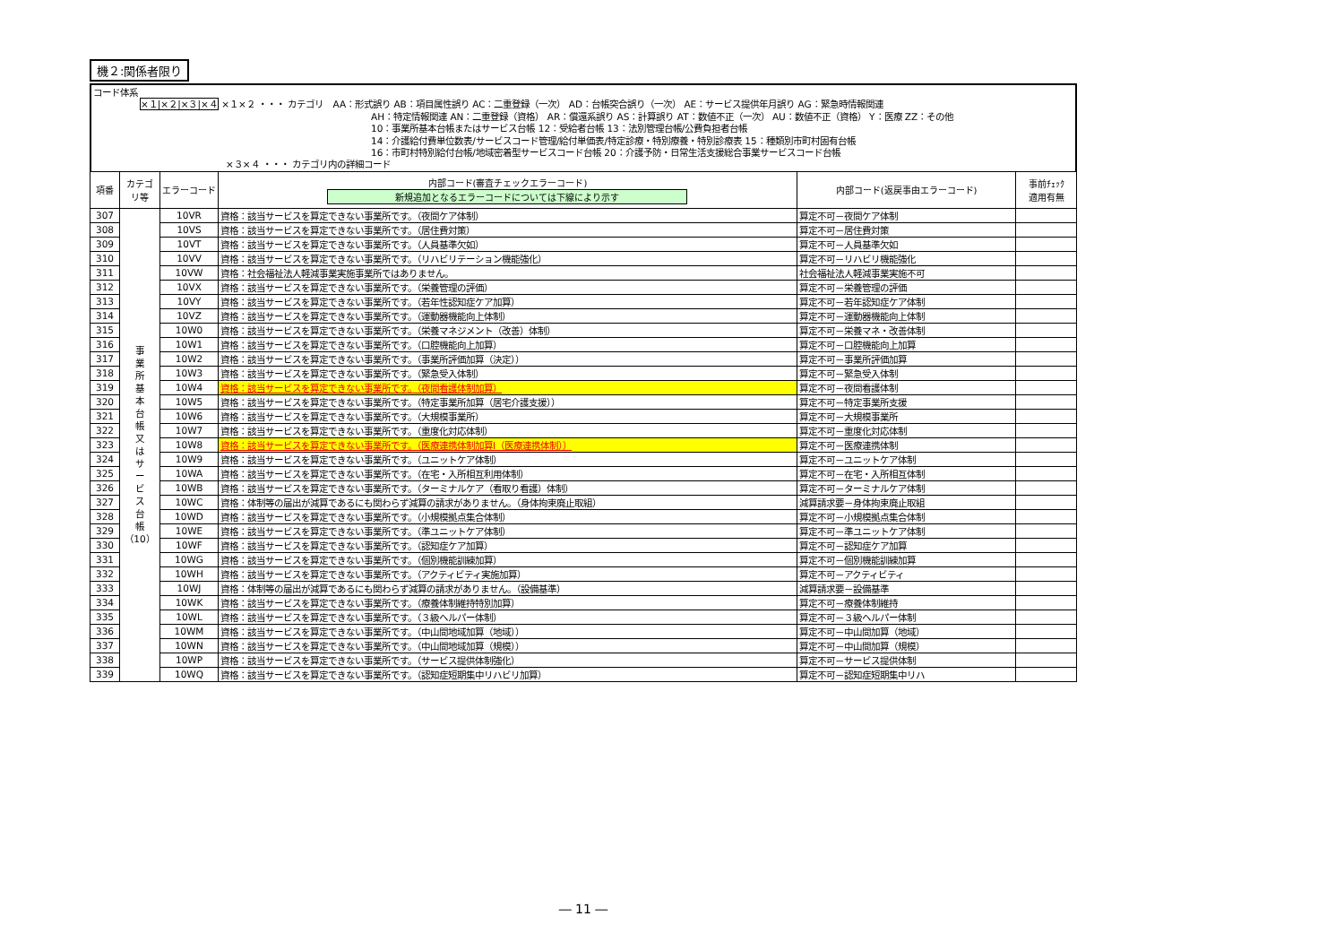機２:関係者限り
コード体系
×１|×２|×３|×４ ×１×２ ・・・ カテゴリ　AA：形式誤り AB：項目属性誤り AC：二重登録（一次） AD：台帳突合誤り（一次） AE：サービス提供年月誤り AG：緊急時情報関連
AH：特定情報関連 AN：二重登録（資格） AR：償還系誤り AS：計算誤り AT：数値不正（一次） AU：数値不正（資格） Y：医療 ZZ：その他
10：事業所基本台帳またはサービス台帳 12：受給者台帳 13：法別管理台帳/公費負担者台帳
14：介護給付費単位数表/サービスコード管理/給付単価表/特定診療・特別療養・特別診療表 15：種類別市町村固有台帳
16：市町村特別給付台帳/地域密着型サービスコード台帳 20：介護予防・日常生活支援総合事業サービスコード台帳
×３×４ ・・・ カテゴリ内の詳細コード
| 項番 | カテゴ リ等 | エラーコード | 内部コード(審査チェックエラーコード) 新規追加となるエラーコードについては下線により示す | 内部コード(返戻事由エラーコード) | 事前ﾁｪｯｸ 適用有無 |
| --- | --- | --- | --- | --- | --- |
| 307 | 事 業 所 基 本 台 帳 又 は サ ー ビ ス 台 帳 （10） | 10VR | 資格：該当サービスを算定できない事業所です。（夜間ケア体制） | 算定不可－夜間ケア体制 | |
| 308 | | 10VS | 資格：該当サービスを算定できない事業所です。（居住費対策） | 算定不可－居住費対策 | |
| 309 | | 10VT | 資格：該当サービスを算定できない事業所です。（人員基準欠如） | 算定不可－人員基準欠如 | |
| 310 | | 10VV | 資格：該当サービスを算定できない事業所です。（リハビリテーション機能強化） | 算定不可－リハビリ機能強化 | |
| 311 | | 10VW | 資格：社会福祉法人軽減事業実施事業所ではありません。 | 社会福祉法人軽減事業実施不可 | |
| 312 | | 10VX | 資格：該当サービスを算定できない事業所です。（栄養管理の評価） | 算定不可－栄養管理の評価 | |
| 313 | | 10VY | 資格：該当サービスを算定できない事業所です。（若年性認知症ケア加算） | 算定不可－若年認知症ケア体制 | |
| 314 | | 10VZ | 資格：該当サービスを算定できない事業所です。（運動器機能向上体制） | 算定不可－運動器機能向上体制 | |
| 315 | | 10W0 | 資格：該当サービスを算定できない事業所です。（栄養マネジメント（改善）体制） | 算定不可－栄養マネ・改善体制 | |
| 316 | | 10W1 | 資格：該当サービスを算定できない事業所です。（口腔機能向上加算） | 算定不可－口腔機能向上加算 | |
| 317 | | 10W2 | 資格：該当サービスを算定できない事業所です。（事業所評価加算（決定）） | 算定不可－事業所評価加算 | |
| 318 | | 10W3 | 資格：該当サービスを算定できない事業所です。（緊急受入体制） | 算定不可－緊急受入体制 | |
| 319 | | 10W4 | 資格：該当サービスを算定できない事業所です。（夜間看護体制加算） | 算定不可－夜間看護体制 | |
| 320 | | 10W5 | 資格：該当サービスを算定できない事業所です。（特定事業所加算（居宅介護支援）） | 算定不可－特定事業所支援 | |
| 321 | | 10W6 | 資格：該当サービスを算定できない事業所です。（大規模事業所） | 算定不可－大規模事業所 | |
| 322 | | 10W7 | 資格：該当サービスを算定できない事業所です。（重度化対応体制） | 算定不可－重度化対応体制 | |
| 323 | | 10W8 | 資格：該当サービスを算定できない事業所です。（医療連携体制加算Ⅰ（医療連携体制）） | 算定不可－医療連携体制 | |
| 324 | | 10W9 | 資格：該当サービスを算定できない事業所です。（ユニットケア体制） | 算定不可－ユニットケア体制 | |
| 325 | | 10WA | 資格：該当サービスを算定できない事業所です。（在宅・入所相互利用体制） | 算定不可－在宅・入所相互体制 | |
| 326 | | 10WB | 資格：該当サービスを算定できない事業所です。（ターミナルケア（看取り看護）体制） | 算定不可－ターミナルケア体制 | |
| 327 | | 10WC | 資格：体制等の届出が減算であるにも関わらず減算の請求がありません。（身体拘束廃止取組） | 減算請求要－身体拘束廃止取組 | |
| 328 | | 10WD | 資格：該当サービスを算定できない事業所です。（小規模拠点集合体制） | 算定不可－小規模拠点集合体制 | |
| 329 | | 10WE | 資格：該当サービスを算定できない事業所です。（準ユニットケア体制） | 算定不可－準ユニットケア体制 | |
| 330 | | 10WF | 資格：該当サービスを算定できない事業所です。（認知症ケア加算） | 算定不可－認知症ケア加算 | |
| 331 | | 10WG | 資格：該当サービスを算定できない事業所です。（個別機能訓練加算） | 算定不可－個別機能訓練加算 | |
| 332 | | 10WH | 資格：該当サービスを算定できない事業所です。（アクティビティ実施加算） | 算定不可－アクティビティ | |
| 333 | | 10WJ | 資格：体制等の届出が減算であるにも関わらず減算の請求がありません。（設備基準） | 減算請求要－設備基準 | |
| 334 | | 10WK | 資格：該当サービスを算定できない事業所です。（療養体制維持特別加算） | 算定不可－療養体制維持 | |
| 335 | | 10WL | 資格：該当サービスを算定できない事業所です。（３級ヘルパー体制） | 算定不可－３級ヘルパー体制 | |
| 336 | | 10WM | 資格：該当サービスを算定できない事業所です。（中山間地域加算（地域）） | 算定不可－中山間加算（地域） | |
| 337 | | 10WN | 資格：該当サービスを算定できない事業所です。（中山間地域加算（規模）） | 算定不可－中山間加算（規模） | |
| 338 | | 10WP | 資格：該当サービスを算定できない事業所です。（サービス提供体制強化） | 算定不可－サービス提供体制 | |
| 339 | | 10WQ | 資格：該当サービスを算定できない事業所です。（認知症短期集中リハビリ加算） | 算定不可－認知症短期集中リハ | |
― 11 ―